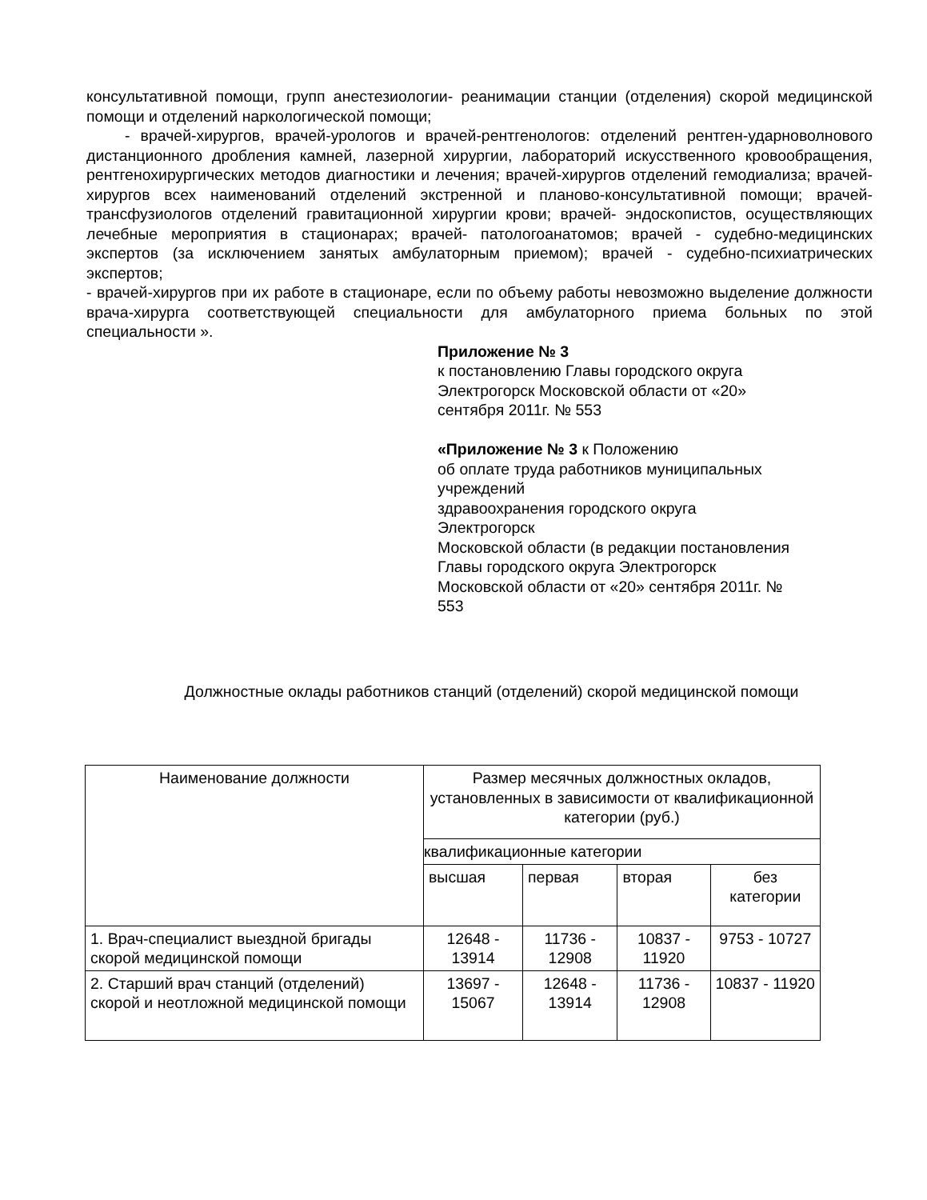консультативной помощи, групп анестезиологии- реанимации станции (отделения) скорой медицинской помощи и отделений наркологической помощи;
- врачей-хирургов, врачей-урологов и врачей-рентгенологов: отделений рентген-ударноволнового дистанционного дробления камней, лазерной хирургии, лабораторий искусственного кровообращения, рентгенохирургических методов диагностики и лечения; врачей-хирургов отделений гемодиализа; врачей-хирургов всех наименований отделений экстренной и планово-консультативной помощи; врачей-трансфузиологов отделений гравитационной хирургии крови; врачей- эндоскопистов, осуществляющих лечебные мероприятия в стационарах; врачей- патологоанатомов; врачей - судебно-медицинских экспертов (за исключением занятых амбулаторным приемом); врачей - судебно-психиатрических экспертов;
- врачей-хирургов при их работе в стационаре, если по объему работы невозможно выделение должности врача-хирурга соответствующей специальности для амбулаторного приема больных по этой специальности ».
Приложение № 3
к постановлению Главы городского округа
Электрогорск Московской области от «20»
сентября 2011г. № 553
«Приложение № 3 к Положению
об оплате труда работников муниципальных
учреждений
здравоохранения городского округа
Электрогорск
Московской области (в редакции постановления
Главы городского округа Электрогорск
Московской области от «20» сентября 2011г. №
553
Должностные оклады работников станций (отделений) скорой медицинской помощи
| Наименование должности | Размер месячных должностных окладов, установленных в зависимости от квалификационной категории (руб.) | | | |
| | квалификационные категории | | | |
| | высшая | первая | вторая | без категории |
| 1. Врач-специалист выездной бригады скорой медицинской помощи | 12648 - 13914 | 11736 - 12908 | 10837 - 11920 | 9753 - 10727 |
| 2. Старший врач станций (отделений) скорой и неотложной медицинской помощи | 13697 - 15067 | 12648 - 13914 | 11736 - 12908 | 10837 - 11920 |